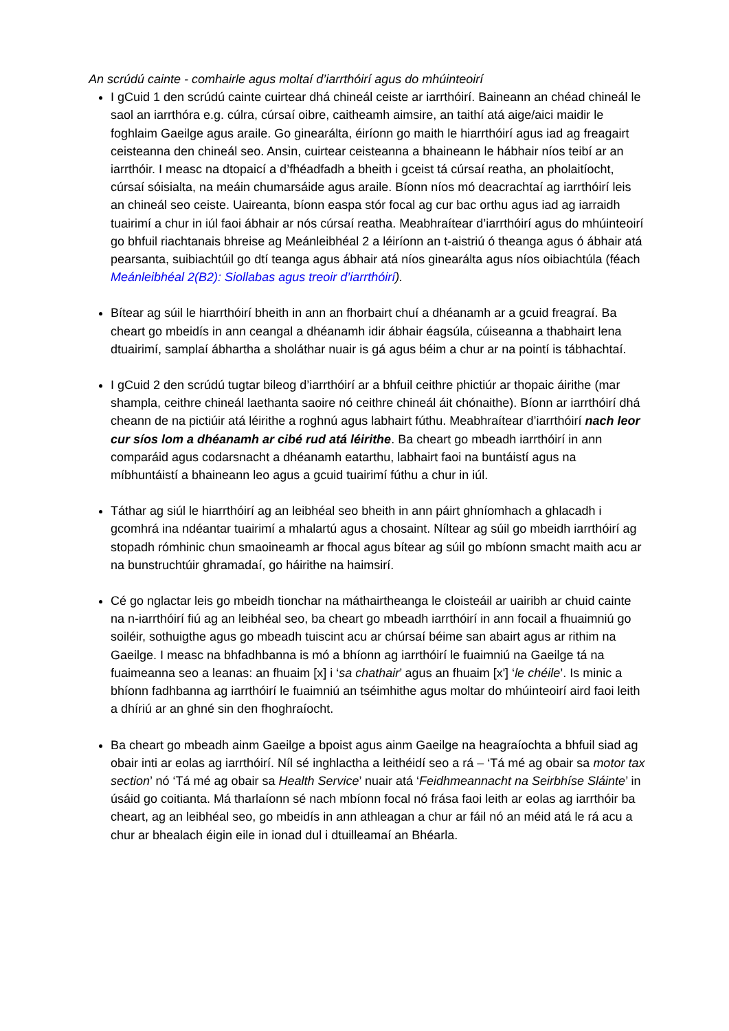An scrúdú cainte - comhairle agus moltaí d’iarrthóirí agus do mhúinteoirí
I gCuid 1 den scrúdú cainte cuirtear dhá chineál ceiste ar iarrthóirí. Baineann an chéad chineál le saol an iarrthóra e.g. cúlra, cúrsaí oibre, caitheamh aimsire, an taithí atá aige/aici maidir le foghlaim Gaeilge agus araile. Go ginearálta, éiríonn go maith le hiarrthóirí agus iad ag freagairt ceisteanna den chineál seo. Ansin, cuirtear ceisteanna a bhaineann le hábhair níos teibí ar an iarrthóir. I measc na dtopaicí a d’fhéadfadh a bheith i gceist tá cúrsaí reatha, an pholaitíocht, cúrsaí sóisialta, na meáin chumarsáide agus araile. Bíonn níos mó deacrachtaí ag iarrthóirí leis an chineál seo ceiste. Uaireanta, bíonn easpa stór focal ag cur bac orthu agus iad ag iarraidh tuairimí a chur in iúl faoi ábhair ar nós cúrsaí reatha. Meabhraítear d’iarrthóirí agus do mhúinteoirí go bhfuil riachtanais bhreise ag Meánleibhéal 2 a léiríonn an t-aistriú ó theanga agus ó ábhair atá pearsanta, suibiachtúil go dtí teanga agus ábhair atá níos ginearálta agus níos oibiachtúla (féach Meánleibhéal 2(B2): Siollabas agus treoir d’iarrthóirí).
Bítear ag súil le hiarrthóirí bheith in ann an fhorbairt chuí a dhéanamh ar a gcuid freagraí. Ba cheart go mbeidís in ann ceangal a dhéanamh idir ábhair éagsúla, cúiseanna a thabhairt lena dtuairimí, samplaí ábhartha a sholáthar nuair is gá agus béim a chur ar na pointí is tábhachtaí.
I gCuid 2 den scrúdú tugtar bileog d’iarrthóirí ar a bhfuil ceithre phictiúr ar thopaic áirithe (mar shampla, ceithre chineál laethanta saoire nó ceithre chineál áit chónaithe). Bíonn ar iarrthóirí dhá cheann de na pictiúir atá léirithe a roghnú agus labhairt fúthu. Meabhraítear d’iarrthóirí nach leor cur síos lom a dhéanamh ar cibé rud atá léirithe. Ba cheart go mbeadh iarrthóirí in ann comparáid agus codarsnacht a dhéanamh eatarthu, labhairt faoi na buntáistí agus na míbhuntáistí a bhaineann leo agus a gcuid tuairimí fúthu a chur in iúl.
Táthar ag siúl le hiarrthóirí ag an leibhéal seo bheith in ann páirt ghníomhach a ghlacadh i gcomhrá ina ndéantar tuairimí a mhalartú agus a chosaint. Níltear ag súil go mbeidh iarrthóirí ag stopadh rómhinic chun smaoineamh ar fhocal agus bítear ag súil go mbíonn smacht maith acu ar na bunstruchtúir ghramadaí, go háirithe na haimsirí.
Cé go nglactar leis go mbeidh tionchar na máthairtheanga le cloisteáil ar uairibh ar chuid cainte na n-iarrthóirí fiú ag an leibhéal seo, ba cheart go mbeadh iarrthóirí in ann focail a fhuaimniú go soiléir, sothuigthe agus go mbeadh tuiscint acu ar chúrsaí béime san abairt agus ar rithim na Gaeilge. I measc na bhfadhbanna is mó a bhíonn ag iarrthóirí le fuaimniú na Gaeilge tá na fuaimeanna seo a leanas: an fhuaim [x] i ‘sa chathair’ agus an fhuaim [xʹ] ‘le chéile’. Is minic a bhíonn fadhbanna ag iarrthóirí le fuaimniú an tséimhithe agus moltar do mhúinteoirí aird faoi leith a dhíriú ar an ghné sin den fhoghraíocht.
Ba cheart go mbeadh ainm Gaeilge a bpoist agus ainm Gaeilge na heagraíochta a bhfuil siad ag obair inti ar eolas ag iarrthóirí. Níl sé inghlactha a leithéidí seo a rá – ‘Tá mé ag obair sa motor tax section’ nó ‘Tá mé ag obair sa Health Service’ nuair atá ‘Feidhmeannacht na Seirbhíse Sláinte’ in úsáid go coitianta. Má tharlaíonn sé nach mbíonn focal nó frása faoi leith ar eolas ag iarrthóir ba cheart, ag an leibhéal seo, go mbeidís in ann athleagan a chur ar fáil nó an méid atá le rá acu a chur ar bhealach éigin eile in ionad dul i dtuilleamaí an Bhéarla.